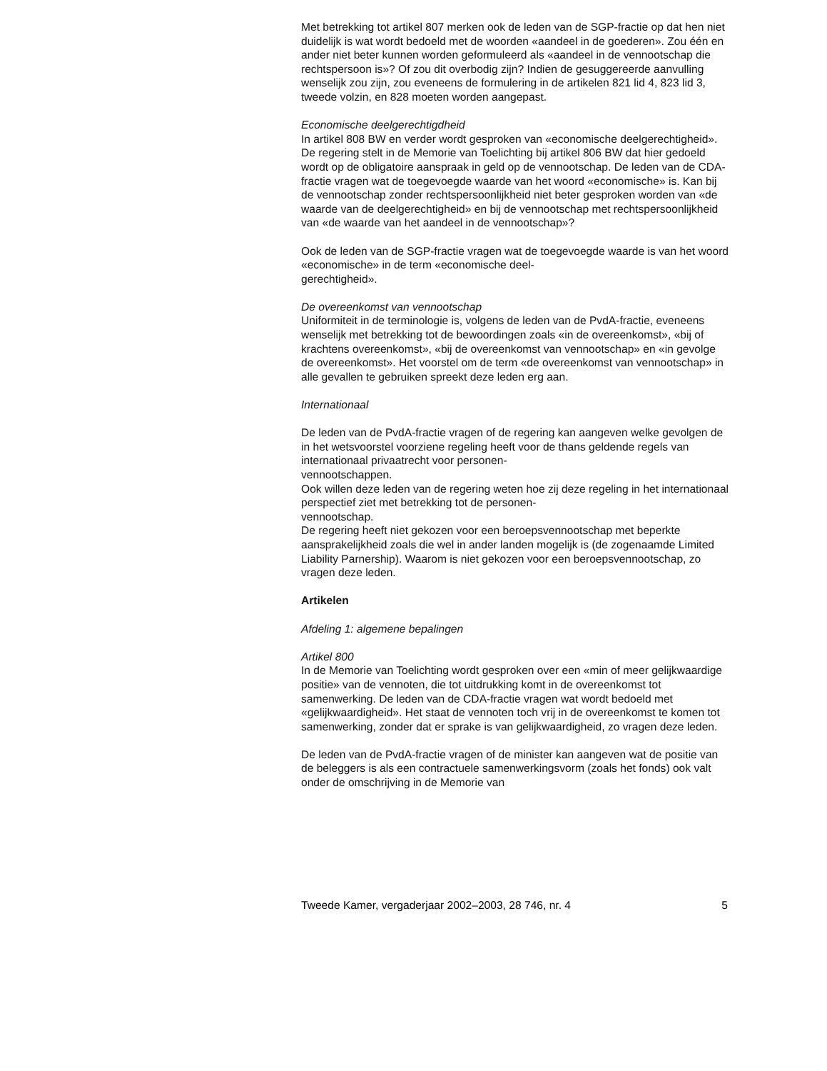Met betrekking tot artikel 807 merken ook de leden van de SGP-fractie op dat hen niet duidelijk is wat wordt bedoeld met de woorden «aandeel in de goederen». Zou één en ander niet beter kunnen worden geformuleerd als «aandeel in de vennootschap die rechtspersoon is»? Of zou dit overbodig zijn? Indien de gesuggereerde aanvulling wenselijk zou zijn, zou eveneens de formulering in de artikelen 821 lid 4, 823 lid 3, tweede volzin, en 828 moeten worden aangepast.
Economische deelgerechtigdheid
In artikel 808 BW en verder wordt gesproken van «economische deelgerechtigheid». De regering stelt in de Memorie van Toelichting bij artikel 806 BW dat hier gedoeld wordt op de obligatoire aanspraak in geld op de vennootschap. De leden van de CDA-fractie vragen wat de toegevoegde waarde van het woord «economische» is. Kan bij de vennootschap zonder rechtspersoonlijkheid niet beter gesproken worden van «de waarde van de deelgerechtigheid» en bij de vennootschap met rechtspersoonlijkheid van «de waarde van het aandeel in de vennootschap»?
Ook de leden van de SGP-fractie vragen wat de toegevoegde waarde is van het woord «economische» in de term «economische deel-
gerechtigheid».
De overeenkomst van vennootschap
Uniformiteit in de terminologie is, volgens de leden van de PvdA-fractie, eveneens wenselijk met betrekking tot de bewoordingen zoals «in de overeenkomst», «bij of krachtens overeenkomst», «bij de overeenkomst van vennootschap» en «in gevolge de overeenkomst». Het voorstel om de term «de overeenkomst van vennootschap» in alle gevallen te gebruiken spreekt deze leden erg aan.
Internationaal
De leden van de PvdA-fractie vragen of de regering kan aangeven welke gevolgen de in het wetsvoorstel voorziene regeling heeft voor de thans geldende regels van internationaal privaatrecht voor personen-
vennootschappen.
Ook willen deze leden van de regering weten hoe zij deze regeling in het internationaal perspectief ziet met betrekking tot de personen-
vennootschap.
De regering heeft niet gekozen voor een beroepsvennootschap met beperkte aansprakelijkheid zoals die wel in ander landen mogelijk is (de zogenaamde Limited Liability Parnership). Waarom is niet gekozen voor een beroepsvennootschap, zo vragen deze leden.
Artikelen
Afdeling 1: algemene bepalingen
Artikel 800
In de Memorie van Toelichting wordt gesproken over een «min of meer gelijkwaardige positie» van de vennoten, die tot uitdrukking komt in de overeenkomst tot samenwerking. De leden van de CDA-fractie vragen wat wordt bedoeld met «gelijkwaardigheid». Het staat de vennoten toch vrij in de overeenkomst te komen tot samenwerking, zonder dat er sprake is van gelijkwaardigheid, zo vragen deze leden.
De leden van de PvdA-fractie vragen of de minister kan aangeven wat de positie van de beleggers is als een contractuele samenwerkingsvorm (zoals het fonds) ook valt onder de omschrijving in de Memorie van
Tweede Kamer, vergaderjaar 2002–2003, 28 746, nr. 4 5